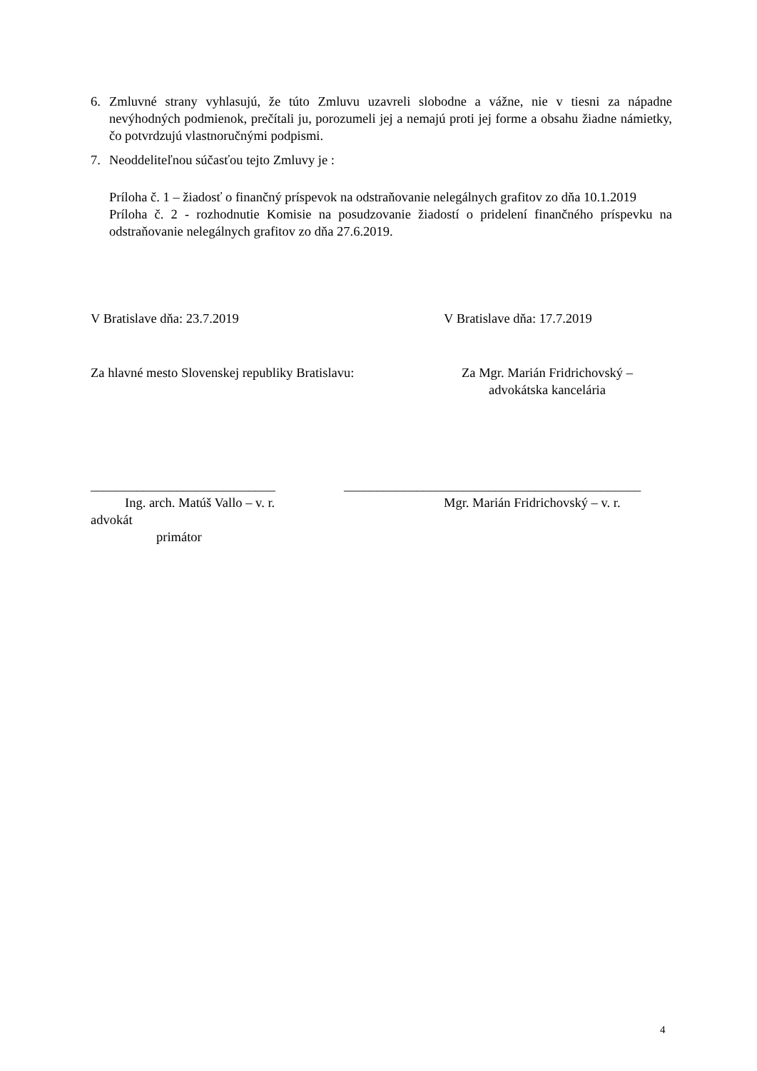6. Zmluvné strany vyhlasujú, že túto Zmluvu uzavreli slobodne a vážne, nie v tiesni za nápadne nevýhodných podmienok, prečítali ju, porozumeli jej a nemajú proti jej forme a obsahu žiadne námietky, čo potvrdzujú vlastnoručnými podpismi.
7. Neoddeliteľnou súčasťou tejto Zmluvy je :
Príloha č. 1 – žiadosť o finančný príspevok na odstraňovanie nelegálnych grafitov zo dňa 10.1.2019
Príloha č. 2 - rozhodnutie Komisie na posudzovanie žiadostí o pridelení finančného príspevku na odstraňovanie nelegálnych grafitov zo dňa 27.6.2019.
V Bratislave dňa: 23.7.2019 V Bratislave dňa: 17.7.2019
Za hlavné mesto Slovenskej republiky Bratislavu:
Za Mgr. Marián Fridrichovský –
advokátska kancelária
____________________________ _____________________________________________
Ing. arch. Matúš Vallo – v. r. Mgr. Marián Fridrichovský – v. r.
advokát
primátor
4